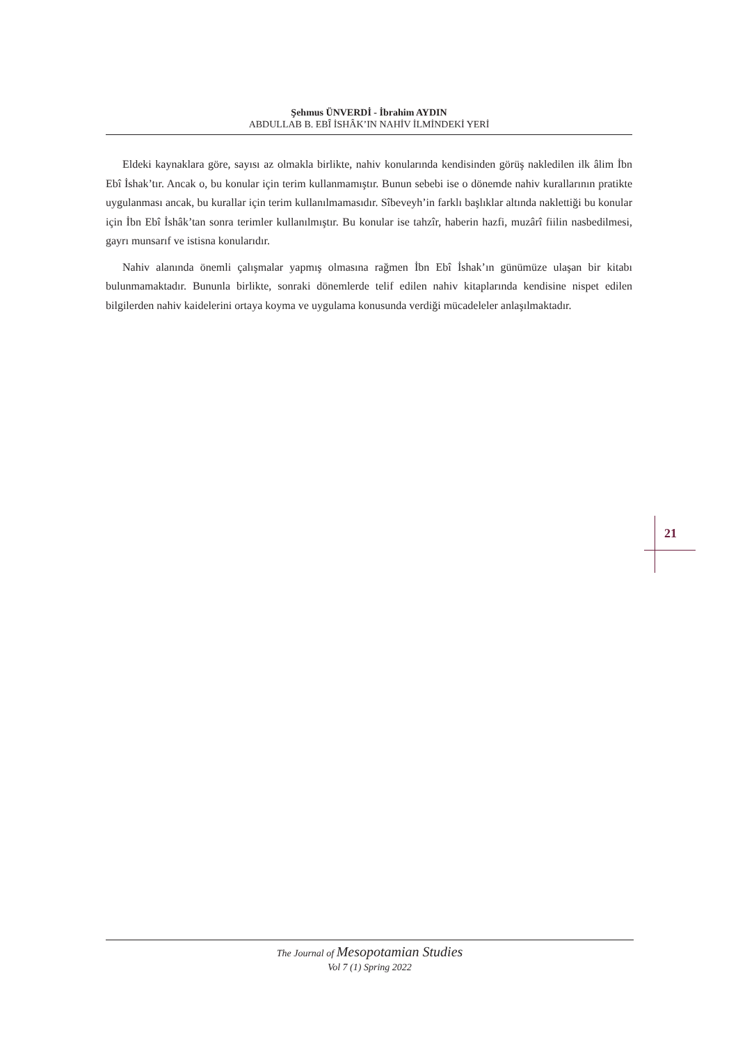Şehmus ÜNVERDİ - İbrahim AYDIN
ABDULLAB B. EBÎ İSHÂK’IN NAHİV İLMİNDEKİ YERİ
Eldeki kaynaklara göre, sayısı az olmakla birlikte, nahiv konularında kendisinden görüş nakledilen ilk âlim İbn Ebî İshak’tır. Ancak o, bu konular için terim kullanmamıştır. Bunun sebebi ise o dönemde nahiv kurallarının pratikte uygulanması ancak, bu kurallar için terim kullanılmamasıdır. Sîbeveyh’in farklı başlıklar altında naklettiği bu konular için İbn Ebî İshâk’tan sonra terimler kullanılmıştır. Bu konular ise tahzîr, haberin hazfi, muzârî fiilin nasbedilmesi, gayrı munsarıf ve istisna konularıdır.
Nahiv alanında önemli çalışmalar yapmış olmasına rağmen İbn Ebî İshak’ın günümüze ulaşan bir kitabı bulunmamaktadır. Bununla birlikte, sonraki dönemlerde telif edilen nahiv kitaplarında kendisine nispet edilen bilgilerden nahiv kaidelerini ortaya koyma ve uygulama konusunda verdiği mücadeleler anlaşılmaktadır.
21
The Journal of Mesopotamian Studies
Vol 7 (1) Spring 2022